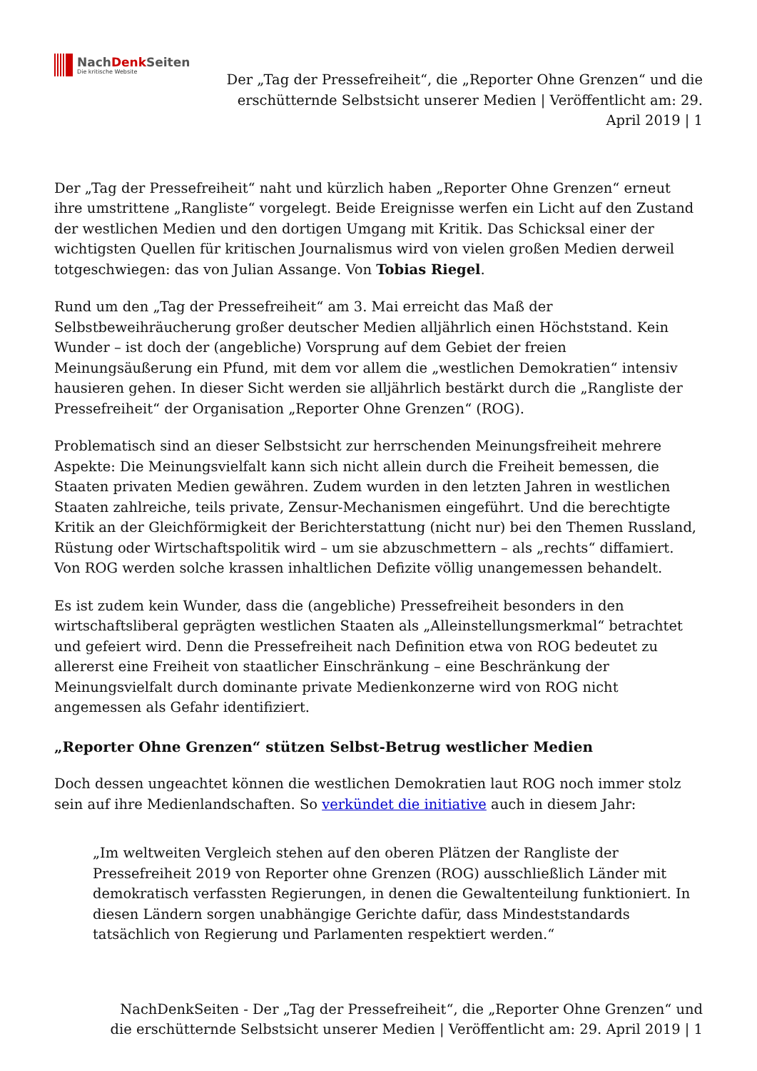NachDenk Seiten
Die kritische Website
Der „Tag der Pressefreiheit“, die „Reporter Ohne Grenzen“ und die erschütternde Selbstsicht unserer Medien | Veröffentlicht am: 29. April 2019 | 1
Der „Tag der Pressefreiheit“ naht und kürzlich haben „Reporter Ohne Grenzen“ erneut ihre umstrittene „Rangliste“ vorgelegt. Beide Ereignisse werfen ein Licht auf den Zustand der westlichen Medien und den dortigen Umgang mit Kritik. Das Schicksal einer der wichtigsten Quellen für kritischen Journalismus wird von vielen großen Medien derweil totgeschwiegen: das von Julian Assange. Von Tobias Riegel.
Rund um den „Tag der Pressefreiheit“ am 3. Mai erreicht das Maß der Selbstbeweihräucherung großer deutscher Medien alljährlich einen Höchststand. Kein Wunder – ist doch der (angebliche) Vorsprung auf dem Gebiet der freien Meinungsäußerung ein Pfund, mit dem vor allem die „westlichen Demokratien“ intensiv hausieren gehen. In dieser Sicht werden sie alljährlich bestärkt durch die „Rangliste der Pressefreiheit“ der Organisation „Reporter Ohne Grenzen“ (ROG).
Problematisch sind an dieser Selbstsicht zur herrschenden Meinungsfreiheit mehrere Aspekte: Die Meinungsvielfalt kann sich nicht allein durch die Freiheit bemessen, die Staaten privaten Medien gewähren. Zudem wurden in den letzten Jahren in westlichen Staaten zahlreiche, teils private, Zensur-Mechanismen eingeführt. Und die berechtigte Kritik an der Gleichförmigkeit der Berichterstattung (nicht nur) bei den Themen Russland, Rüstung oder Wirtschaftspolitik wird – um sie abzuschmettern – als „rechts“ diffamiert. Von ROG werden solche krassen inhaltlichen Defizite völlig unangemessen behandelt.
Es ist zudem kein Wunder, dass die (angebliche) Pressefreiheit besonders in den wirtschaftsliberal geprägten westlichen Staaten als „Alleinstellungsmerkmal“ betrachtet und gefeiert wird. Denn die Pressefreiheit nach Definition etwa von ROG bedeutet zu allererst eine Freiheit von staatlicher Einschränkung – eine Beschränkung der Meinungsvielfalt durch dominante private Medienkonzerne wird von ROG nicht angemessen als Gefahr identifiziert.
„Reporter Ohne Grenzen“ stützen Selbst-Betrug westlicher Medien
Doch dessen ungeachtet können die westlichen Demokratien laut ROG noch immer stolz sein auf ihre Medienlandschaften. So verkündet die initiative auch in diesem Jahr:
„Im weltweiten Vergleich stehen auf den oberen Plätzen der Rangliste der Pressefreiheit 2019 von Reporter ohne Grenzen (ROG) ausschließlich Länder mit demokratisch verfassten Regierungen, in denen die Gewaltenteilung funktioniert. In diesen Ländern sorgen unabhängige Gerichte dafür, dass Mindeststandards tatsächlich von Regierung und Parlamenten respektiert werden.“
NachDenkSeiten - Der „Tag der Pressefreiheit“, die „Reporter Ohne Grenzen“ und die erschütternde Selbstsicht unserer Medien | Veröffentlicht am: 29. April 2019 | 1